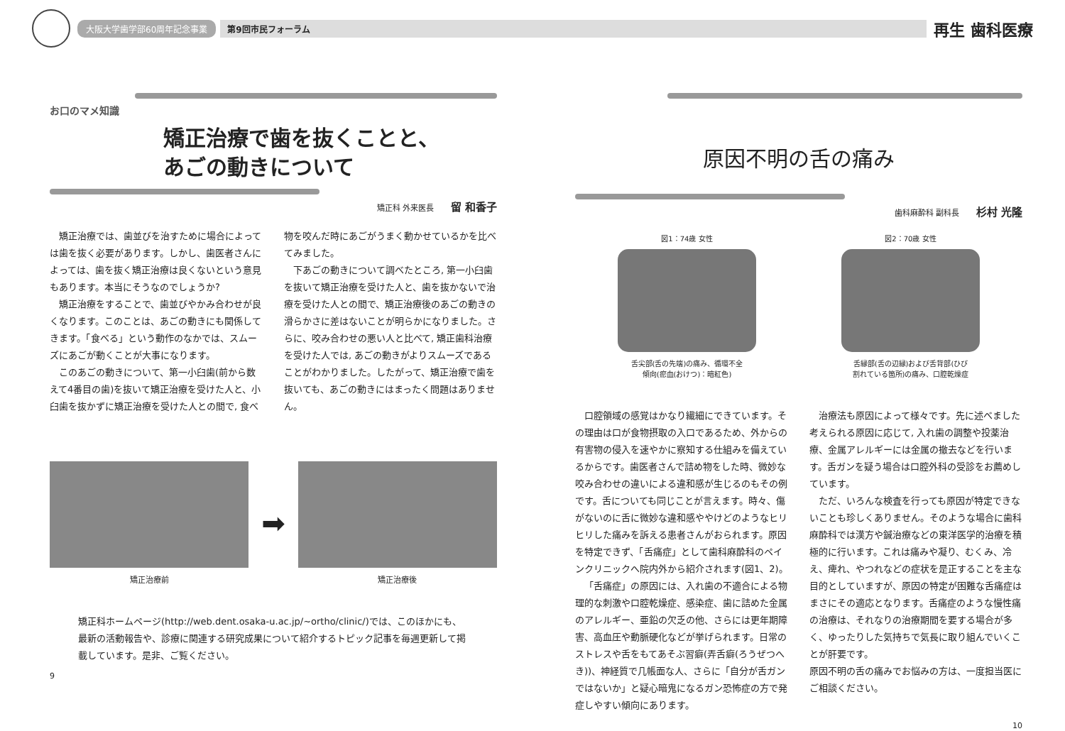大阪大学歯学部60周年記念事業 第9回市民フォーラム 再生 歯科医療
お口のマメ知識
矯正治療で歯を抜くことと、
あごの動きについて
矯正科 外来医長 留 和香子
矯正治療では、歯並びを治すために場合によっては歯を抜く必要があります。しかし、歯医者さんによっては、歯を抜く矯正治療は良くないという意見もあります。本当にそうなのでしょうか?
矯正治療をすることで、歯並びやかみ合わせが良くなります。このことは、あごの動きにも関係してきます。「食べる」という動作のなかでは、スムーズにあごが動くことが大事になります。
このあごの動きについて、第一小臼歯(前から数えて4番目の歯)を抜いて矯正治療を受けた人と、小臼歯を抜かずに矯正治療を受けた人との間で, 食べ物を咬んだ時にあごがうまく動かせているかを比べてみました。
下あごの動きについて調べたところ, 第一小臼歯を抜いて矯正治療を受けた人と、歯を抜かないで治療を受けた人との間で、矯正治療後のあごの動きの滑らかさに差はないことが明らかになりました。さらに、咬み合わせの悪い人と比べて, 矯正歯科治療を受けた人では, あごの動きがよりスムーズであることがわかりました。したがって、矯正治療で歯を抜いても、あごの動きにはまったく問題はありません。
矯正治療前
➡
矯正治療後
矯正科ホームページ(http://web.dent.osaka-u.ac.jp/~ortho/clinic/)では、このほかにも、最新の活動報告や、診療に関連する研究成果について紹介するトピック記事を毎週更新して掲載しています。是非、ご覧ください。
9
原因不明の舌の痛み
歯科麻酔科 副科長 杉村 光隆
図1：74歳 女性
舌尖部(舌の先端)の痛み、循環不全
傾向(瘀血(おけつ)：暗紅色)
図2：70歳 女性
舌縁部(舌の辺縁)および舌背部(ひび
割れている箇所)の痛み、口腔乾燥症
口腔領域の感覚はかなり繊細にできています。その理由は口が食物摂取の入口であるため、外からの有害物の侵入を速やかに察知する仕組みを備えているからです。歯医者さんで詰め物をした時、微妙な咬み合わせの違いによる違和感が生じるのもその例です。舌についても同じことが言えます。時々、傷がないのに舌に微妙な違和感ややけどのようなヒリヒリした痛みを訴える患者さんがおられます。原因を特定できず、「舌痛症」として歯科麻酔科のペインクリニックへ院内外から紹介されます(図1、2)。
「舌痛症」の原因には、入れ歯の不適合による物理的な刺激や口腔乾燥症、感染症、歯に詰めた金属のアレルギー、亜鉛の欠乏の他、さらには更年期障害、高血圧や動脈硬化などが挙げられます。日常のストレスや舌をもてあそぶ習癖(弄舌癖(ろうぜつへき))、神経質で几帳面な人、さらに「自分が舌ガンではないか」と疑心暗鬼になるガン恐怖症の方で発症しやすい傾向にあります。
治療法も原因によって様々です。先に述べました考えられる原因に応じて, 入れ歯の調整や投薬治療、金属アレルギーには金属の撤去などを行います。舌ガンを疑う場合は口腔外科の受診をお薦めしています。
ただ、いろんな検査を行っても原因が特定できないことも珍しくありません。そのような場合に歯科麻酔科では漢方や鍼治療などの東洋医学的治療を積極的に行います。これは痛みや凝り、むくみ、冷え、痺れ、やつれなどの症状を是正することを主な目的としていますが、原因の特定が困難な舌痛症はまさにその適応となります。舌痛症のような慢性痛の治療は、それなりの治療期間を要する場合が多く、ゆったりした気持ちで気長に取り組んでいくことが肝要です。
原因不明の舌の痛みでお悩みの方は、一度担当医にご相談ください。
10